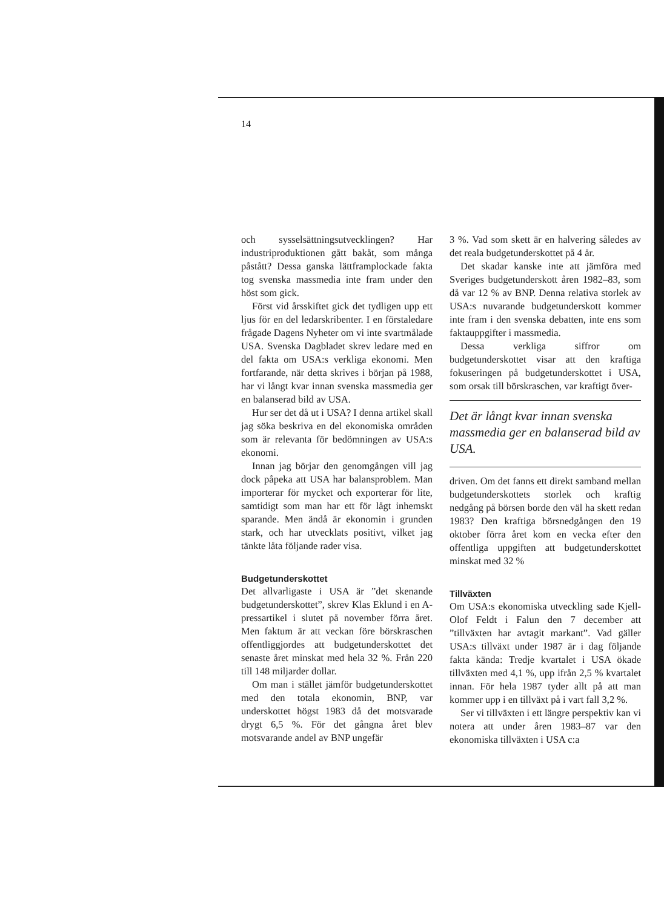14
och sysselsättningsutvecklingen? Har industriproduktionen gått bakåt, som många påstått? Dessa ganska lättframplockade fakta tog svenska massmedia inte fram under den höst som gick.
Först vid årsskiftet gick det tydligen upp ett ljus för en del ledarskribenter. I en förstaledare frågade Dagens Nyheter om vi inte svartmålade USA. Svenska Dagbladet skrev ledare med en del fakta om USA:s verkliga ekonomi. Men fortfarande, när detta skrives i början på 1988, har vi långt kvar innan svenska massmedia ger en balanserad bild av USA.
Hur ser det då ut i USA? I denna artikel skall jag söka beskriva en del ekonomiska områden som är relevanta för bedömningen av USA:s ekonomi.
Innan jag börjar den genomgången vill jag dock påpeka att USA har balansproblem. Man importerar för mycket och exporterar för lite, samtidigt som man har ett för lågt inhemskt sparande. Men ändå är ekonomin i grunden stark, och har utvecklats positivt, vilket jag tänkte låta följande rader visa.
Budgetunderskottet
Det allvarligaste i USA är ”det skenande budgetunderskottet”, skrev Klas Eklund i en A-pressartikel i slutet på november förra året. Men faktum är att veckan före börskraschen offentliggjordes att budgetunderskottet det senaste året minskat med hela 32 %. Från 220 till 148 miljarder dollar.
Om man i stället jämför budgetunderskottet med den totala ekonomin, BNP, var underskottet högst 1983 då det motsvarade drygt 6,5 %. För det gångna året blev motsvarande andel av BNP ungefär
3 %. Vad som skett är en halvering således av det reala budgetunderskottet på 4 år.
Det skadar kanske inte att jämföra med Sveriges budgetunderskott åren 1982–83, som då var 12 % av BNP. Denna relativa storlek av USA:s nuvarande budgetunderskott kommer inte fram i den svenska debatten, inte ens som faktauppgifter i massmedia.
Dessa verkliga siffror om budgetunderskottet visar att den kraftiga fokuseringen på budgetunderskottet i USA, som orsak till börskraschen, var kraftigt över-
Det är långt kvar innan svenska massmedia ger en balanserad bild av USA.
driven. Om det fanns ett direkt samband mellan budgetunderskottets storlek och kraftig nedgång på börsen borde den väl ha skett redan 1983? Den kraftiga börsnedgången den 19 oktober förra året kom en vecka efter den offentliga uppgiften att budgetunderskottet minskat med 32 %
Tillväxten
Om USA:s ekonomiska utveckling sade Kjell-Olof Feldt i Falun den 7 december att ”tillväxten har avtagit markant”. Vad gäller USA:s tillväxt under 1987 är i dag följande fakta kända: Tredje kvartalet i USA ökade tillväxten med 4,1 %, upp ifrån 2,5 % kvartalet innan. För hela 1987 tyder allt på att man kommer upp i en tillväxt på i vart fall 3,2 %.
Ser vi tillväxten i ett längre perspektiv kan vi notera att under åren 1983–87 var den ekonomiska tillväxten i USA c:a